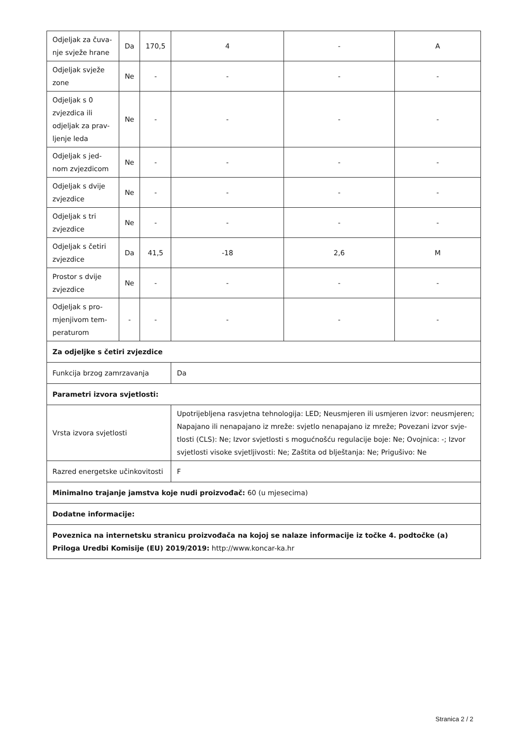| Odjeljak za čuva-nje svježe hrane | Da | 170,5 | 4 | - | A |
| Odjeljak svježe zone | Ne | - | - | - | - |
| Odjeljak s 0 zvjezdica ili odjeljak za prav-ljenje leda | Ne | - | - | - | - |
| Odjeljak s jed-nom zvjezdicom | Ne | - | - | - | - |
| Odjeljak s dvije zvjezdice | Ne | - | - | - | - |
| Odjeljak s tri zvjezdice | Ne | - | - | - | - |
| Odjeljak s četiri zvjezdice | Da | 41,5 | -18 | 2,6 | M |
| Prostor s dvije zvjezdice | Ne | - | - | - | - |
| Odjeljak s pro-mjenjivom tem-peraturom | - | - | - | - | - |
| Za odjeljke s četiri zvjezdice | | | | | |
| Funkcija brzog zamrzavanja | | | Da | | |
| Parametri izvora svjetlosti: | | | | | |
| Vrsta izvora svjetlosti | | | Upotrijebljena rasvjetna tehnologija: LED; Neusmjeren ili usmjeren izvor: neusmjeren; Napajano ili nenapajano iz mreže: svjetlo nenapajano iz mreže; Povezani izvor svje-tlosti (CLS): Ne; Izvor svjetlosti s mogućnošću regulacije boje: Ne; Ovojnica: -; Izvor svjetlosti visoke svjetljivosti: Ne; Zaštita od blještanja: Ne; Prigušivo: Ne | | |
| Razred energetske učinkovitosti | | | F | | |
| Minimalno trajanje jamstva koje nudi proizvođač: 60 (u mjesecima) | | | | | |
| Dodatne informacije: | | | | | |
| Poveznica na internetsku stranicu proizvođača na kojoj se nalaze informacije iz točke 4. podtočke (a) Priloga Uredbi Komisije (EU) 2019/2019: http://www.koncar-ka.hr | | | | | |
Stranica 2 / 2